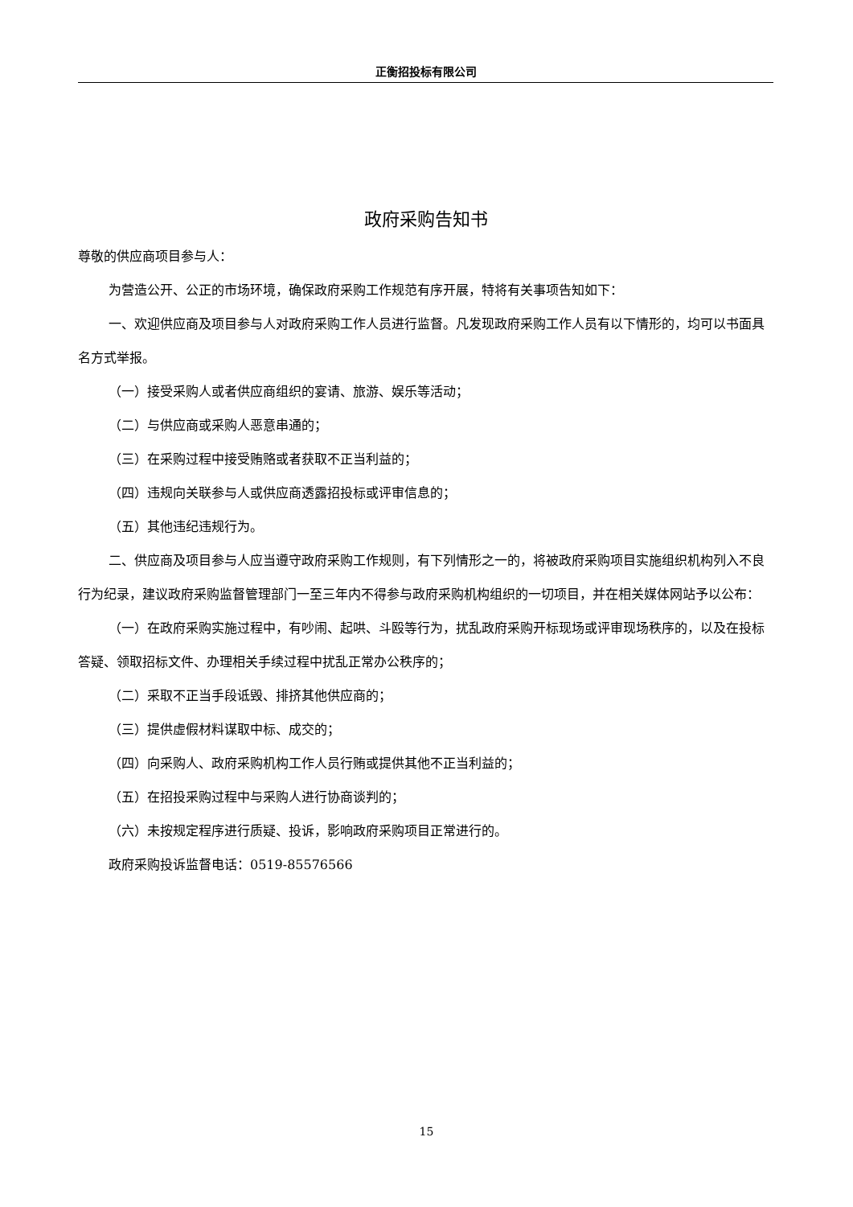正衡招投标有限公司
政府采购告知书
尊敬的供应商项目参与人：
为营造公开、公正的市场环境，确保政府采购工作规范有序开展，特将有关事项告知如下：
一、欢迎供应商及项目参与人对政府采购工作人员进行监督。凡发现政府采购工作人员有以下情形的，均可以书面具名方式举报。
（一）接受采购人或者供应商组织的宴请、旅游、娱乐等活动；
（二）与供应商或采购人恶意串通的；
（三）在采购过程中接受贿赂或者获取不正当利益的；
（四）违规向关联参与人或供应商透露招投标或评审信息的；
（五）其他违纪违规行为。
二、供应商及项目参与人应当遵守政府采购工作规则，有下列情形之一的，将被政府采购项目实施组织机构列入不良行为纪录，建议政府采购监督管理部门一至三年内不得参与政府采购机构组织的一切项目，并在相关媒体网站予以公布：
（一）在政府采购实施过程中，有吵闹、起哄、斗殴等行为，扰乱政府采购开标现场或评审现场秩序的，以及在投标答疑、领取招标文件、办理相关手续过程中扰乱正常办公秩序的；
（二）采取不正当手段诋毁、排挤其他供应商的；
（三）提供虚假材料谋取中标、成交的；
（四）向采购人、政府采购机构工作人员行贿或提供其他不正当利益的；
（五）在招投采购过程中与采购人进行协商谈判的；
（六）未按规定程序进行质疑、投诉，影响政府采购项目正常进行的。
政府采购投诉监督电话：0519-85576566
15